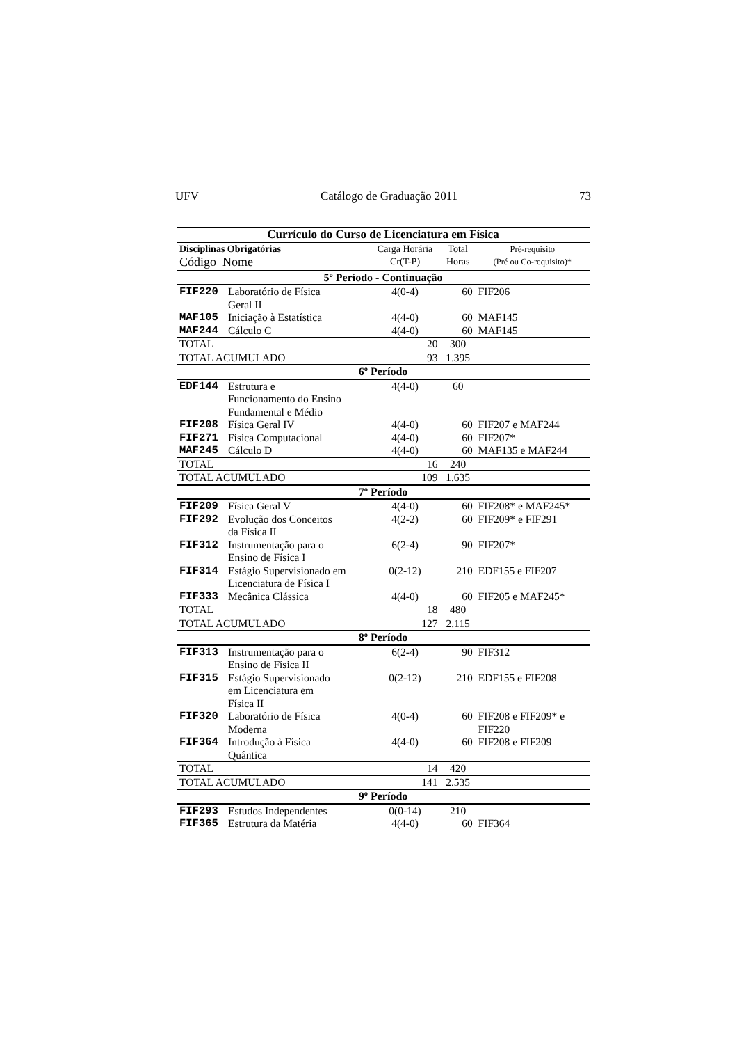UFV Catálogo de Graduação 2011 73
| Currículo do Curso de Licenciatura em Física | | | | |
| --- | --- | --- | --- | --- |
| Disciplinas Obrigatórias Código Nome | | Carga Horária Cr(T-P) | Total Horas | Pré-requisito (Pré ou Co-requisito)* |
| 5º Período - Continuação | | | | |
| FIF220 | Laboratório de Física Geral II | 4(0-4) | 60 | FIF206 |
| MAF105 | Iniciação à Estatística | 4(4-0) | 60 | MAF145 |
| MAF244 | Cálculo C | 4(4-0) | 60 | MAF145 |
| TOTAL | | 20 | 300 | |
| TOTAL ACUMULADO | | 93 | 1.395 | |
| 6º Período | | | | |
| EDF144 | Estrutura e Funcionamento do Ensino Fundamental e Médio | 4(4-0) | 60 | |
| FIF208 | Física Geral IV | 4(4-0) | 60 | FIF207 e MAF244 |
| FIF271 | Física Computacional | 4(4-0) | 60 | FIF207* |
| MAF245 | Cálculo D | 4(4-0) | 60 | MAF135 e MAF244 |
| TOTAL | | 16 | 240 | |
| TOTAL ACUMULADO | | 109 | 1.635 | |
| 7º Período | | | | |
| FIF209 | Física Geral V | 4(4-0) | 60 | FIF208* e MAF245* |
| FIF292 | Evolução dos Conceitos da Física II | 4(2-2) | 60 | FIF209* e FIF291 |
| FIF312 | Instrumentação para o Ensino de Física I | 6(2-4) | 90 | FIF207* |
| FIF314 | Estágio Supervisionado em Licenciatura de Física I | 0(2-12) | 210 | EDF155 e FIF207 |
| FIF333 | Mecânica Clássica | 4(4-0) | 60 | FIF205 e MAF245* |
| TOTAL | | 18 | 480 | |
| TOTAL ACUMULADO | | 127 | 2.115 | |
| 8º Período | | | | |
| FIF313 | Instrumentação para o Ensino de Física II | 6(2-4) | 90 | FIF312 |
| FIF315 | Estágio Supervisionado em Licenciatura em Física II | 0(2-12) | 210 | EDF155 e FIF208 |
| FIF320 | Laboratório de Física Moderna | 4(0-4) | 60 | FIF208 e FIF209* e FIF220 |
| FIF364 | Introdução à Física Quântica | 4(4-0) | 60 | FIF208 e FIF209 |
| TOTAL | | 14 | 420 | |
| TOTAL ACUMULADO | | 141 | 2.535 | |
| 9º Período | | | | |
| FIF293 | Estudos Independentes | 0(0-14) | 210 | |
| FIF365 | Estrutura da Matéria | 4(4-0) | 60 | FIF364 |